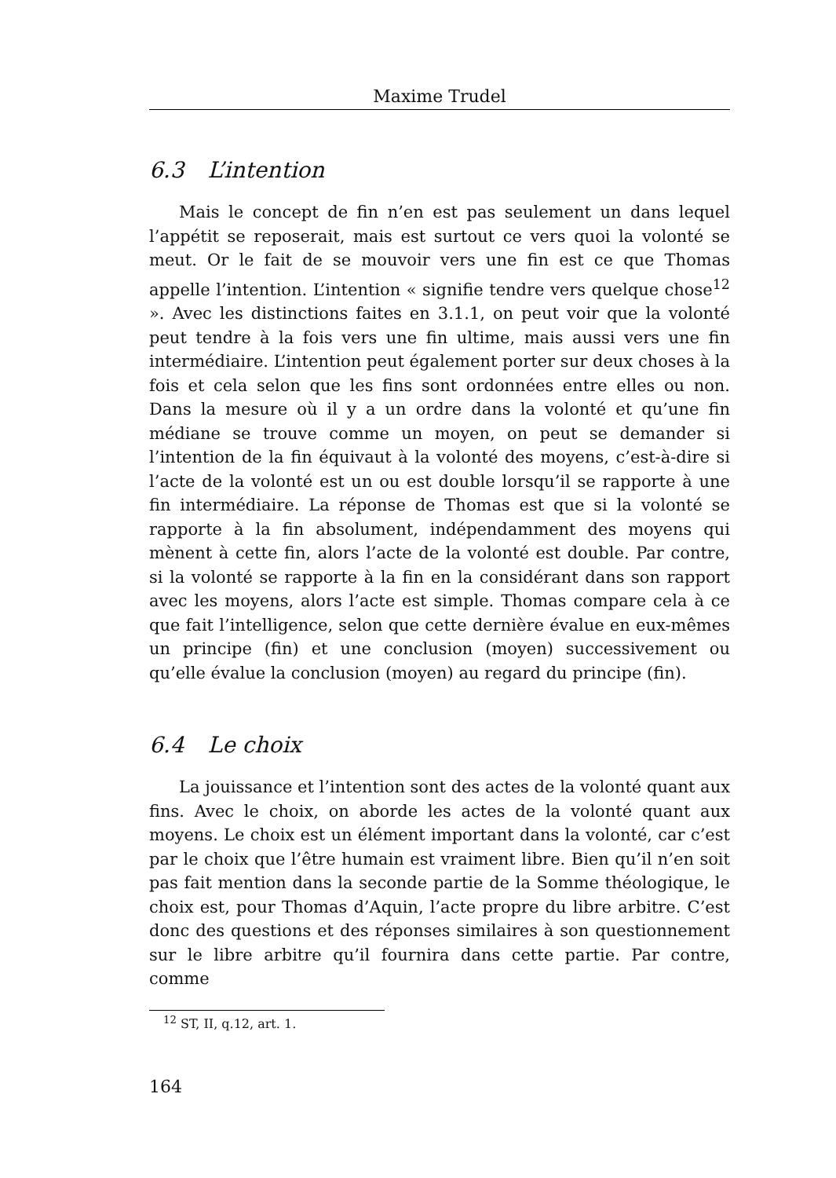Maxime Trudel
6.3 L’intention
Mais le concept de fin n’en est pas seulement un dans lequel l’appétit se reposerait, mais est surtout ce vers quoi la volonté se meut. Or le fait de se mouvoir vers une fin est ce que Thomas appelle l’intention. L’intention « signifie tendre vers quelque chose<sup>12</sup> ». Avec les distinctions faites en 3.1.1, on peut voir que la volonté peut tendre à la fois vers une fin ultime, mais aussi vers une fin intermédiaire. L’intention peut également porter sur deux choses à la fois et cela selon que les fins sont ordonnées entre elles ou non. Dans la mesure où il y a un ordre dans la volonté et qu’une fin médiane se trouve comme un moyen, on peut se demander si l’intention de la fin équivaut à la volonté des moyens, c’est-à-dire si l’acte de la volonté est un ou est double lorsqu’il se rapporte à une fin intermédiaire. La réponse de Thomas est que si la volonté se rapporte à la fin absolument, indépendamment des moyens qui mènent à cette fin, alors l’acte de la volonté est double. Par contre, si la volonté se rapporte à la fin en la considérant dans son rapport avec les moyens, alors l’acte est simple. Thomas compare cela à ce que fait l’intelligence, selon que cette dernière évalue en eux-mêmes un principe (fin) et une conclusion (moyen) successivement ou qu’elle évalue la conclusion (moyen) au regard du principe (fin).
6.4 Le choix
La jouissance et l’intention sont des actes de la volonté quant aux fins. Avec le choix, on aborde les actes de la volonté quant aux moyens. Le choix est un élément important dans la volonté, car c’est par le choix que l’être humain est vraiment libre. Bien qu’il n’en soit pas fait mention dans la seconde partie de la Somme théologique, le choix est, pour Thomas d’Aquin, l’acte propre du libre arbitre. C’est donc des questions et des réponses similaires à son questionnement sur le libre arbitre qu’il fournira dans cette partie. Par contre, comme
<sup>12</sup> ST, II, q.12, art. 1.
164